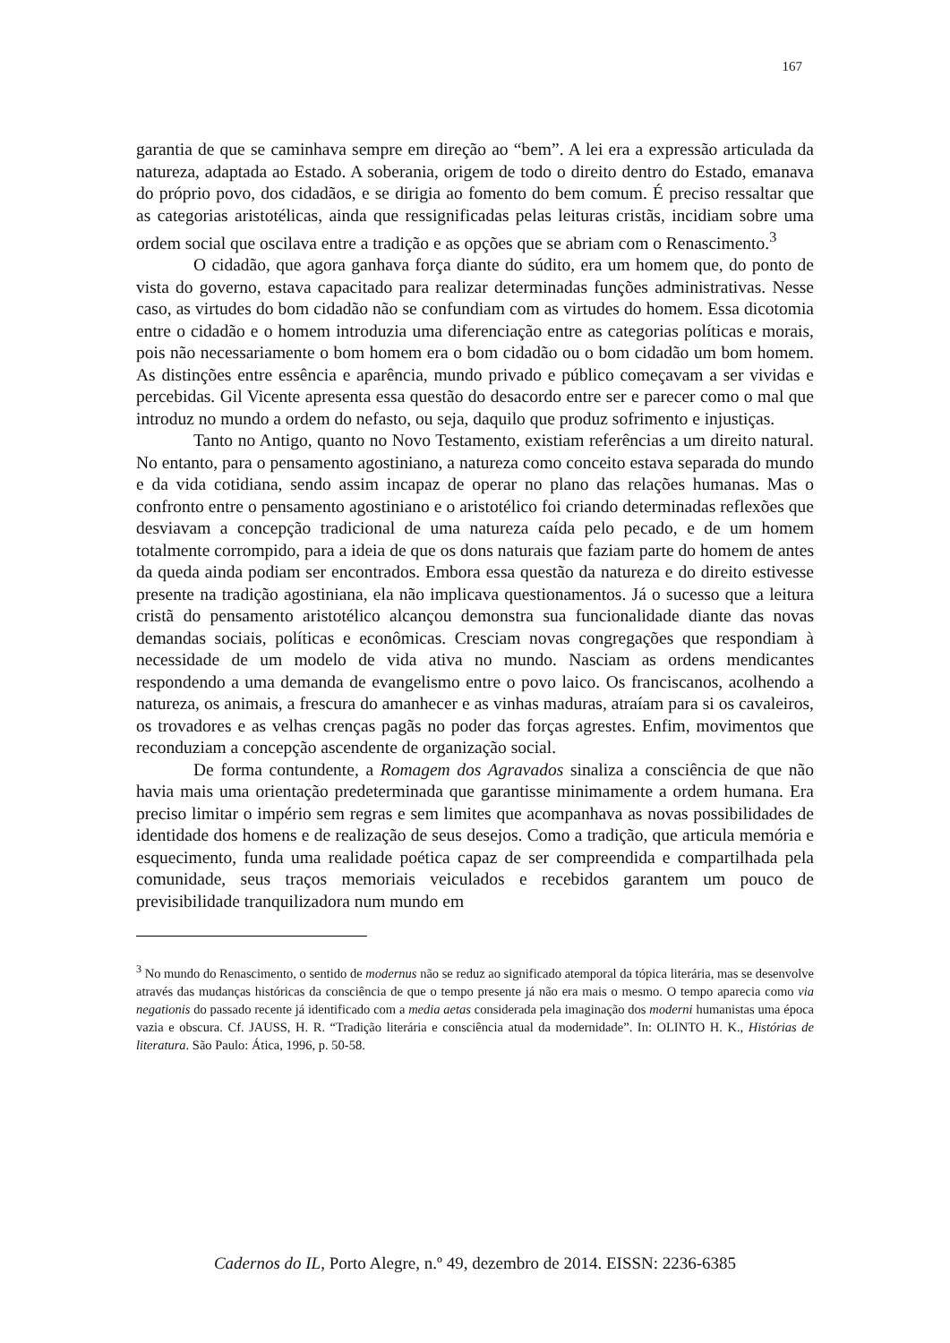167
garantia de que se caminhava sempre em direção ao “bem”. A lei era a expressão articulada da natureza, adaptada ao Estado. A soberania, origem de todo o direito dentro do Estado, emanava do próprio povo, dos cidadãos, e se dirigia ao fomento do bem comum. É preciso ressaltar que as categorias aristotélicas, ainda que ressignificadas pelas leituras cristãs, incidiam sobre uma ordem social que oscilava entre a tradição e as opções que se abriam com o Renascimento.<sup>3</sup>
O cidadão, que agora ganhava força diante do súdito, era um homem que, do ponto de vista do governo, estava capacitado para realizar determinadas funções administrativas. Nesse caso, as virtudes do bom cidadão não se confundiam com as virtudes do homem. Essa dicotomia entre o cidadão e o homem introduzia uma diferenciação entre as categorias políticas e morais, pois não necessariamente o bom homem era o bom cidadão ou o bom cidadão um bom homem. As distinções entre essência e aparência, mundo privado e público começavam a ser vividas e percebidas. Gil Vicente apresenta essa questão do desacordo entre ser e parecer como o mal que introduz no mundo a ordem do nefasto, ou seja, daquilo que produz sofrimento e injustiças.
Tanto no Antigo, quanto no Novo Testamento, existiam referências a um direito natural. No entanto, para o pensamento agostiniano, a natureza como conceito estava separada do mundo e da vida cotidiana, sendo assim incapaz de operar no plano das relações humanas. Mas o confronto entre o pensamento agostiniano e o aristotélico foi criando determinadas reflexões que desviavam a concepção tradicional de uma natureza caída pelo pecado, e de um homem totalmente corrompido, para a ideia de que os dons naturais que faziam parte do homem de antes da queda ainda podiam ser encontrados. Embora essa questão da natureza e do direito estivesse presente na tradição agostiniana, ela não implicava questionamentos. Já o sucesso que a leitura cristã do pensamento aristotélico alcançou demonstra sua funcionalidade diante das novas demandas sociais, políticas e econômicas. Cresciam novas congregações que respondiam à necessidade de um modelo de vida ativa no mundo. Nasciam as ordens mendicantes respondendo a uma demanda de evangelismo entre o povo laico. Os franciscanos, acolhendo a natureza, os animais, a frescura do amanhecer e as vinhas maduras, atraíam para si os cavaleiros, os trovadores e as velhas crenças pagãs no poder das forças agrestes. Enfim, movimentos que reconduziam a concepção ascendente de organização social.
De forma contundente, a Romagem dos Agravados sinaliza a consciência de que não havia mais uma orientação predeterminada que garantisse minimamente a ordem humana. Era preciso limitar o império sem regras e sem limites que acompanhava as novas possibilidades de identidade dos homens e de realização de seus desejos. Como a tradição, que articula memória e esquecimento, funda uma realidade poética capaz de ser compreendida e compartilhada pela comunidade, seus traços memoriais veiculados e recebidos garantem um pouco de previsibilidade tranquilizadora num mundo em
<sup>3</sup> No mundo do Renascimento, o sentido de modernus não se reduz ao significado atemporal da tópica literária, mas se desenvolve através das mudanças históricas da consciência de que o tempo presente já não era mais o mesmo. O tempo aparecia como via negationis do passado recente já identificado com a media aetas considerada pela imaginação dos moderni humanistas uma época vazia e obscura. Cf. JAUSS, H. R. “Tradição literária e consciência atual da modernidade”. In: OLINTO H. K., Histórias de literatura. São Paulo: Ática, 1996, p. 50-58.
Cadernos do IL, Porto Alegre, n.º 49, dezembro de 2014. EISSN: 2236-6385